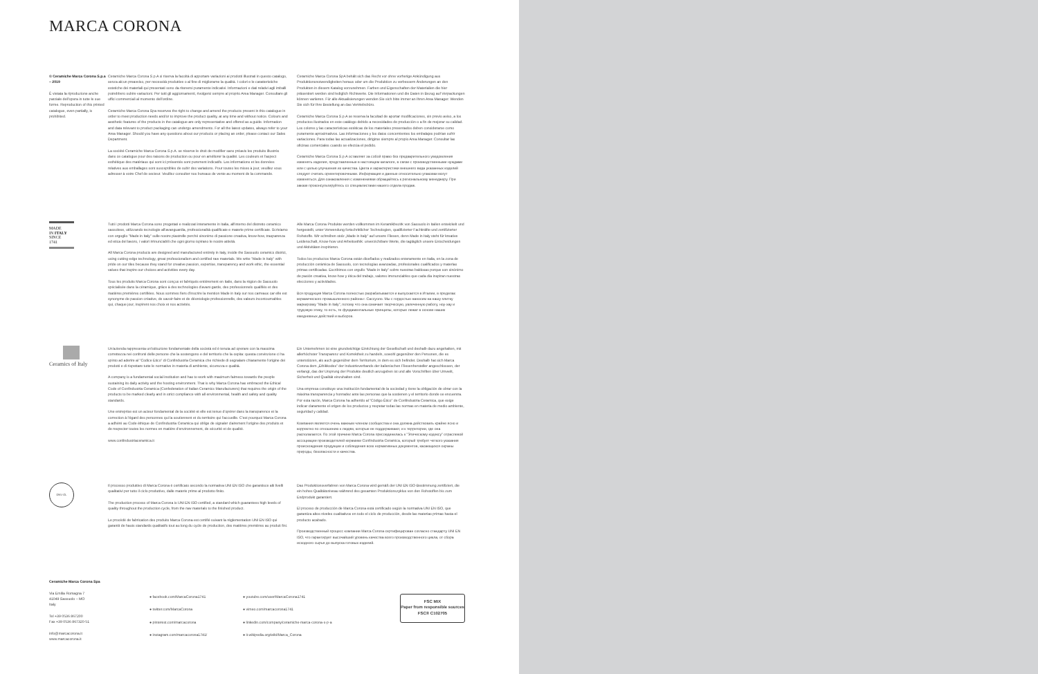MARCA CORONA
© Ceramiche Marca Corona S.p.a – 2019
È vietata la riproduzione anche parziale dell'opera in tutte le sue forme. Reproduction of this printed catalogue, even partially, is prohibited.
Ceramiche Marca Corona S.p.A si riserva la facoltà di apportare variazioni ai prodotti illustrati in questo catalogo, senza alcun preavviso, per necessità produttive o al fine di migliorarne la qualità. I colori e le caratteristiche estetiche dei materiali qui presentati sono da ritenersi puramente indicativi. Informazioni e dati relativi agli imballi potrebbero subire variazioni. Per tutti gli aggiornamenti, rivolgersi sempre al proprio Area Manager. Consultare gli uffici commerciali al momento dell'ordine.
Ceramiche Marca Corona Spa reserves the right to change and amend the products present in this catalogue in order to meet production needs and/or to improve the product quality, at any time and without notice. Colours and aesthetic features of the products in the catalogue are only representative and offered as a guide. Information and data relevant to product packaging can undergo amendments. For all the latest updates, always refer to your Area Manager. Should you have any questions about our products or placing an order, please contact our Sales Department.
La société Ceramiche Marca Corona S.p.A. se réserve le droit de modifier sans préavis les produits illustrés dans ce catalogue pour des raisons de production ou pour en améliorer la qualité. Les couleurs et l'aspect esthétique des matériaux qui sont ici présentés sont purement indicatifs. Les informations et les données relatives aux emballages sont susceptibles de subir des variations. Pour toutes les mises à jour, veuillez vous adresser à votre Chef de secteur. Veuillez consulter nos bureaux de vente au moment de la commande.
Ceramiche Marca Corona SpA behält sich das Recht vor ohne vorherige Ankündigung aus Produktionsnotwendigkeiten heraus oder um die Produktion zu verbessern Änderungen an den Produkten in diesem Katalog vorzunehmen. Farben und Eigenschaften der Materialien die hier präsentiert werden sind lediglich Richtwerte. Die Informationen und die Daten in Bezug auf Verpackungen können variieren. Für alle Aktualisierungen wenden Sie sich bitte immer an Ihren Area Manager. Wenden Sie sich für Ihre Bestellung an das Vertriebsbüro.
Ceramiche Marca Corona S.p.A se reserva la facultad de aportar modificaciones, sin previo aviso, a los productos ilustrados en este catálogo debido a necesidades de producción o a fin de mejorar su calidad. Los colores y las características estéticas de los materiales presentados deben considerarse como puramente aproximativos. Las informaciones y los datos concernientes los embalajes podrían sufrir variaciones. Para todas las actualizaciones, dirigirse siempre al propio Area Manager. Consultar las oficinas comerciales cuando se efectúa el pedido.
Ceramiche Marca Corona S.p.A оставляет за собой право без предварительного уведомления изменять изделия, представленные в настоящем каталоге, в связи с производственными нуждами или с целью улучшения их качества. Цвета и характеристики внешнего вида указанных изделий следует считать ориентировочными. Информация и данные относительно упаковки могут изменяться. Для ознакомления с изменениями обращайтесь к региональному менеджеру. При заказе проконсультируйтесь со специалистами нашего отдела продаж.
MADE
IN ITALY
SINCE
1741
Tutti i prodotti Marca Corona sono progettati e realizzati interamente in Italia, all'interno del distretto ceramico sassolese, utilizzando tecnologie all'avanguardia, professionalità qualificate e materie prime certificate. Scriviamo con orgoglio "Made in Italy" sulle nostre piastrelle perché sinonimo di passione creativa, know-how, trasparenza ed etica del lavoro, i valori irrinunciabili che ogni giorno ispirano le nostre attività.
All Marca Corona products are designed and manufactured entirely in Italy, inside the Sassuolo ceramics district, using cutting-edge technology, great professionalism and certified raw materials. We write "Made in Italy" with pride on our tiles because they stand for creative passion, expertise, transparency and work ethic, the essential values that inspire our choices and activities every day.
Tous les produits Marca Corona sont conçus et fabriqués entièrement en Italie, dans la région de Sassuolo spécialisée dans la céramique, grâce à des technologies d'avant-garde, des professionnels qualifiés et des matières premières certifiées. Nous sommes fiers d'inscrire la mention Made in Italy sur nos carreaux car elle est synonyme de passion créative, de savoir-faire et de déontologie professionnelle, des valeurs incontournables qui, chaque jour, inspirent nos choix et nos activités.
Alle Marca Corona Produkte werden vollkommen im Keramikbezirk von Sassuolo in Italien entwickelt und hergestellt, unter Verwendung fortschrittlicher Technologien, qualifizierter Fachkräfte und zertifizierter Rohstoffe. Wir schreiben stolz „Made in Italy" auf unsere Fliesen, denn Made in Italy steht für kreative Leidenschaft, Know-how und Arbeitsethik: unverzichtbare Werte, die tagtäglich unsere Entscheidungen und Aktivitäten inspirieren.
Todos los productos Marca Corona están diseñados y realizados enteramente en Italia, en la zona de producción cerámica de Sassuolo, con tecnologías avanzadas, profesionales cualificados y materias primas certificadas. Escribimos con orgullo "Made in Italy" sobre nuestras baldosas porque son sinónimo de pasión creativa, know-how y ética del trabajo, valores irrenunciables que cada día inspiran nuestras elecciones y actividades.
Вся продукция Marca Corona полностью разрабатывается и выпускается в Италии, в пределах керамического промышленного района г. Сассуоло. Мы с гордостью наносим на нашу плитку маркировку "Made in Italy", потому что она означает творческую, увлеченную работу, ноу-хау и трудовую этику, то есть, те фундаментальные принципы, которые лежат в основе наших ежедневных действий и выборов.
Ceramics of Italy
Un'azienda rappresenta un'istituzione fondamentale della società ed è tenuta ad operare con la massima correttezza nei confronti delle persone che la sostengono e del territorio che la ospita: questa convinzione ci ha spinto ad aderire al "Codice Etico" di Confindustria Ceramica che richiede di segnalare chiaramente l'origine dei prodotti e di rispettare tutte le normative in materia di ambiente, sicurezza e qualità.
A company is a fundamental social institution and has to work with maximum fairness towards the people sustaining its daily activity and the hosting environment. That is why Marca Corona has embraced the Ethical Code of Confindustria Ceramica (Confederation of Italian Ceramics Manufacturers) that requires the origin of the products to be marked clearly and in strict compliance with all environmental, health and safety and quality standards.
Une entreprise est un acteur fondamental de la société et elle est tenue d'opérer dans la transparence et la correction à l'égard des personnes qui la soutiennent et du territoire qui l'accueille. C'est pourquoi Marca Corona a adhéré au Code éthique de Confindustria Ceramica qui oblige de signaler clairement l'origine des produits et de respecter toutes les normes en matière d'environnement, de sécurité et de qualité.
www.confindustriaceramica.it
Ein Unternehmen ist eine grundwichtige Einrichtung der Gesellschaft und deshalb dazu angehalten, mit allerhöchster Transparenz und Korrektheit zu handeln, sowohl gegenüber den Personen, die es unterstützen, als auch gegenüber dem Territorium, in dem es sich befindet. Deshalb hat sich Marca Corona dem „Ethikkodex" der Industrieverbands der italienischen Fliesenhersteller angeschlossen, der verlangt, das der Ursprung der Produkte deutlich anzugeben ist und alle Vorschriften über Umwelt, Sicherheit und Qualität einzuhalten sind.
Una empresa constituye una institución fundamental de la sociedad y tiene la obligación de obrar con la máxima transparencia y honradez ante las personas que la sostienen y el territorio donde se encuentra. Por esta razón, Marca Corona ha adherido al "Código Ético" de Confindustria Ceramica, que exige indicar claramente el origen de los productos y respetar todas las normas en materia de medio ambiente, seguridad y calidad.
Компания является очень важным членом сообщества и она должна действовать крайне ясно и корректно по отношению к людям, которые ее поддерживают, и к территории, где она располагается. По этой причине Marca Corona присоединилась к "Этическому кодексу" отраслевой ассоциации производителей керамики Confindustria Ceramica, который требует четкого указания происхождения продукции и соблюдения всех нормативных документов, касающихся охраны природы, безопасности и качества.
DNV·GL
Il processo produttivo di Marca Corona è certificato secondo la normativa UNI EN ISO che garantisce alti livelli qualitativi per tutto il ciclo produttivo, dalle materie prime al prodotto finito.
The production process of Marca Corona is UNI EN ISO certified, a standard which guarantees high levels of quality throughout the production cycle, from the raw materials to the finished product.
Le procédé de fabrication des produits Marca Corona est certifié suivant la réglementation UNI EN ISO qui garantit de hauts standards qualitatifs tout au long du cycle de production, des matières premières au produit fini.
Das Produktionsverfahren von Marca Corona wird gemäß der UNI EN ISO-Bestimmung zertifiziert, die ein hohes Qualitätsniveau während des gesamten Produktionszyklus von den Rohstoffen bis zum Endprodukt garantiert.
El proceso de producción de Marca Corona está certificado según la normativa UNI EN ISO, que garantiza altos niveles cualitativos en todo el ciclo de producción, desde las materias primas hasta el producto acabado.
Производственный процесс компании Marca Corona сертифицирован согласно стандарту UNI EN ISO, что гарантирует высочайший уровень качества всего производственного цикла, от сбора исходного сырья до выпуска готовых изделий.
Ceramiche Marca Corona Spa
Via Emilia Romagna 7
41049 Sassuolo – MO
Italy
Tel +39 0536 867200
Fax +39 0536 867320-51
info@marcacorona.it
www.marcacorona.it
● facebook.com/MarcaCorona1741
● twitter.com/MarcaCorona
● pinterest.com/marcacorona
● instagram.com/marcacorona1741/
● youtube.com/user/MarcaCorona1741
● vimeo.com/marcacorona1741
● linkedin.com/company/ceramiche-marca-corona-s-p-a
● it.wikipedia.org/wiki/Marca_Corona
FSC MIX
Paper from responsible sources
FSC® C102705